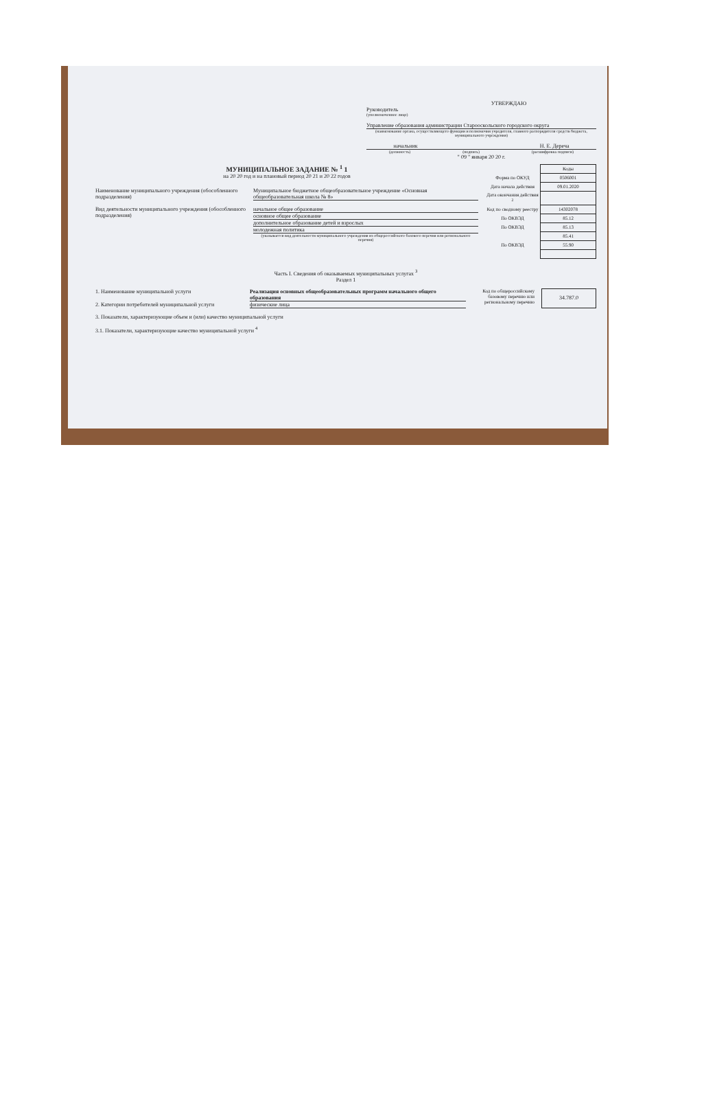УТВЕРЖДАЮ
Руководитель
(уполномоченное лицо)
Управление образования администрации Старооскольского городского округа
(наименование органа, осуществляющего функции и полномочия учредителя, главного распорядителя средств бюджета, муниципального учреждения)
начальник Н. Е. Дереча
(должность) (подпись) (расшифровка подписи)
" 09 " января 20 20 г.
МУНИЦИПАЛЬНОЕ ЗАДАНИЕ № <sup>1</sup> 1
на 20 20 год и на плановый период 20 21 и 20 22 годов
Наименование муниципального учреждения (обособленного подразделения)
Муниципальное бюджетное общеобразовательное учреждение «Основная общеобразовательная школа № 8»
Вид деятельности муниципального учреждения (обособленного подразделения)
начальное общее образование
основное общее образование
дополнительное образование детей и взрослых
молодежная политика
(указывается вид деятельности муниципального учреждения из общероссийского базового перечня или регионального перечня)
| | Коды |
| Форма по ОКУД | 0506001 |
| Дата начала действия | 09.01.2020 |
| Дата окончания действия <sup>2</sup> | |
| Код по сводному реестру | 14302078 |
| По ОКВЭД | 85.12 |
| По ОКВЭД | 85.13 |
| | 85.41 |
| По ОКВЭД | 55.90 |
Часть I. Сведения об оказываемых муниципальных услугах <sup>3</sup>
Раздел 1
1. Наименование муниципальной услуги Реализация основных общеобразовательных программ начального общего образования
2. Категории потребителей муниципальной услуги
физические лица
Код по общероссийскому базовому перечню или региональному перечню
34.787.0
3. Показатели, характеризующие объем и (или) качество муниципальной услуги
3.1. Показатели, характеризующие качество муниципальной услуги <sup>4</sup>